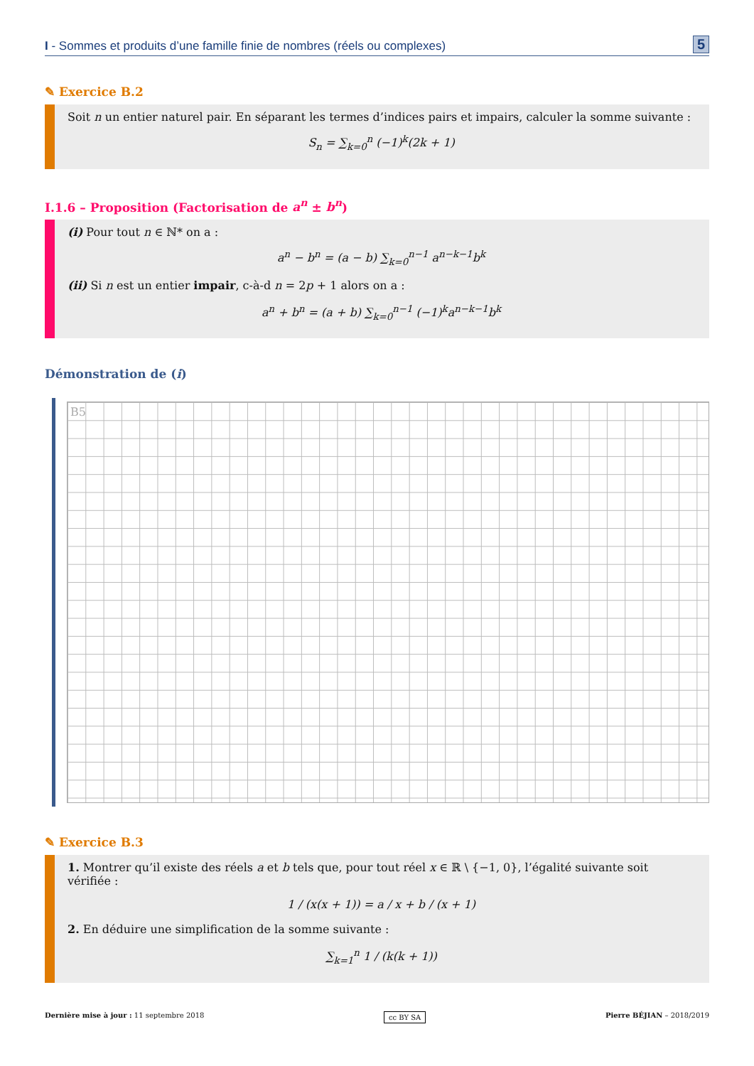I - Sommes et produits d’une famille finie de nombres (réels ou complexes) 5
✎ Exercice B.2
Soit n un entier naturel pair. En séparant les termes d’indices pairs et impairs, calculer la somme suivante :
S<sub>n</sub> = ∑<sub>k=0</sub><sup>n</sup> (−1)<sup>k</sup>(2k + 1)
I.1.6 – Proposition (Factorisation de a<sup>n</sup> ± b<sup>n</sup>)
(i) Pour tout n ∈ ℕ* on a :
a<sup>n</sup> − b<sup>n</sup> = (a − b) ∑<sub>k=0</sub><sup>n−1</sup> a<sup>n−k−1</sup>b<sup>k</sup>
(ii) Si n est un entier impair, c-à-d n = 2p + 1 alors on a :
a<sup>n</sup> + b<sup>n</sup> = (a + b) ∑<sub>k=0</sub><sup>n−1</sup> (−1)<sup>k</sup>a<sup>n−k−1</sup>b<sup>k</sup>
Démonstration de (i)
B5
✎ Exercice B.3
1. Montrer qu’il existe des réels a et b tels que, pour tout réel x ∈ ℝ \ {−1, 0}, l’égalité suivante soit vérifiée :
1 / (x(x + 1)) = a / x + b / (x + 1)
2. En déduire une simplification de la somme suivante :
∑<sub>k=1</sub><sup>n</sup> 1 / (k(k + 1))
Dernière mise à jour : 11 septembre 2018 cc BY SA Pierre BÉJIAN – 2018/2019